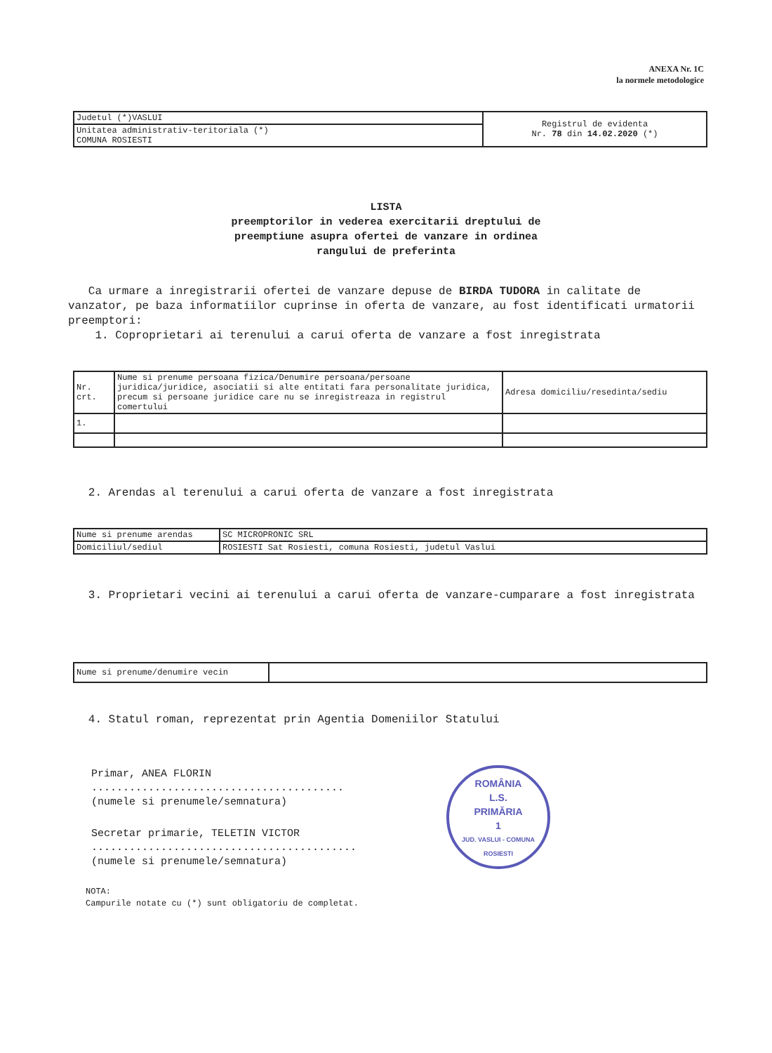ANEXA Nr. 1C
la normele metodologice
| Judetul (*)VASLUI | Registrul de evidenta Nr. 78 din 14.02.2020 (*) |
| Unitatea administrativ-teritoriala (*) COMUNA ROSIESTI | |
LISTA
preemptorilor in vederea exercitarii dreptului de
preemptiune asupra ofertei de vanzare in ordinea
rangului de preferinta
Ca urmare a inregistrarii ofertei de vanzare depuse de BIRDA TUDORA in calitate de vanzator, pe baza informatiilor cuprinse in oferta de vanzare, au fost identificati urmatorii preemptori:
1. Coproprietari ai terenului a carui oferta de vanzare a fost inregistrata
| Nr. crt. | Nume si prenume persoana fizica/Denumire persoana/persoane juridica/juridice, asociatii si alte entitati fara personalitate juridica, precum si persoane juridice care nu se inregistreaza in registrul comertului | Adresa domiciliu/resedinta/sediu |
| 1. | | |
2. Arendas al terenului a carui oferta de vanzare a fost inregistrata
| Nume si prenume arendas | SC MICROPRONIC SRL |
| Domiciliul/sediul | ROSIESTI Sat Rosiesti, comuna Rosiesti, judetul Vaslui |
3. Proprietari vecini ai terenului a carui oferta de vanzare-cumparare a fost inregistrata
| Nume si prenume/denumire vecin | |
4. Statul roman, reprezentat prin Agentia Domeniilor Statului
Primar, ANEA FLORIN
........................................
(numele si prenumele/semnatura)
Secretar primarie, TELETIN VICTOR
..........................................
(numele si prenumele/semnatura)
ROMÂNIA
L.S.
PRIMĂRIA
1
JUD. VASLUI - COMUNA ROSIESTI
NOTA:
Campurile notate cu (*) sunt obligatoriu de completat.